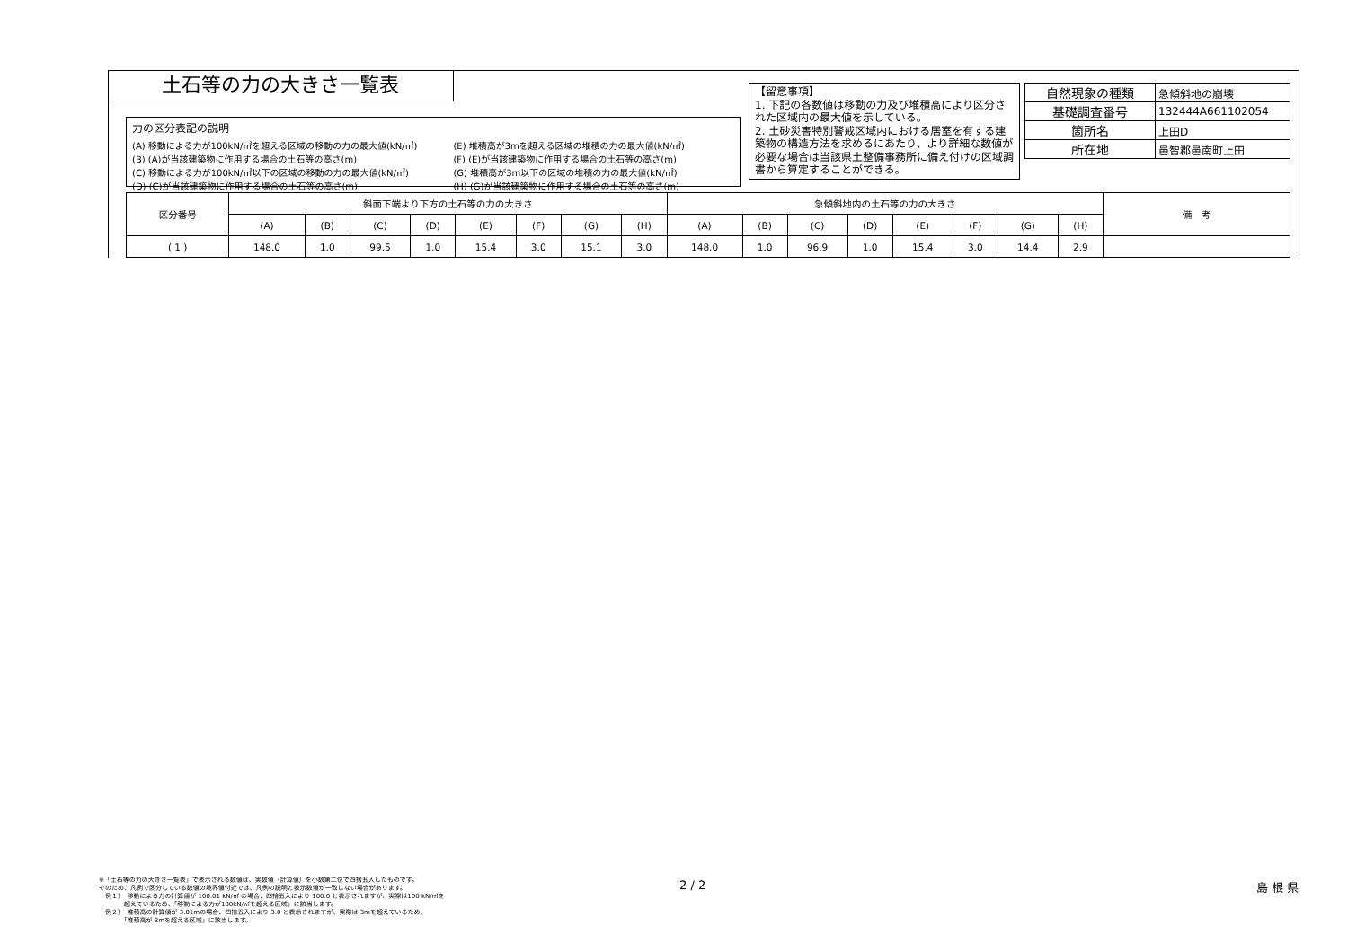土石等の力の大きさ一覧表
力の区分表記の説明
(A) 移動による力が100kN/㎡を超える区域の移動の力の最大値(kN/㎡)
(B) (A)が当該建築物に作用する場合の土石等の高さ(m)
(C) 移動による力が100kN/㎡以下の区域の移動の力の最大値(kN/㎡)
(D) (C)が当該建築物に作用する場合の土石等の高さ(m)
(E) 堆積高が3mを超える区域の堆積の力の最大値(kN/㎡)
(F) (E)が当該建築物に作用する場合の土石等の高さ(m)
(G) 堆積高が3m以下の区域の堆積の力の最大値(kN/㎡)
(H) (G)が当該建築物に作用する場合の土石等の高さ(m)
【留意事項】
1. 下記の各数値は移動の力及び堆積高により区分された区域内の最大値を示している。
2. 土砂災害特別警戒区域内における居室を有する建築物の構造方法を求めるにあたり、より詳細な数値が必要な場合は当該県土整備事務所に備え付けの区域調書から算定することができる。
| 自然現象の種類 | 急傾斜地の崩壊 |
| 基礎調査番号 | 132444A661102054 |
| 箇所名 | 上田D |
| 所在地 | 邑智郡邑南町上田 |
| 区分番号 | 斜面下端より下方の土石等の力の大きさ | | | | | | | | 急傾斜地内の土石等の力の大きさ | | | | | | | | 備 考 |
| --- | --- | --- | --- | --- | --- | --- | --- | --- | --- | --- | --- | --- | --- | --- | --- | --- | --- |
| | (A) | (B) | (C) | (D) | (E) | (F) | (G) | (H) | (A) | (B) | (C) | (D) | (E) | (F) | (G) | (H) | |
| ( 1 ) | 148.0 | 1.0 | 99.5 | 1.0 | 15.4 | 3.0 | 15.1 | 3.0 | 148.0 | 1.0 | 96.9 | 1.0 | 15.4 | 3.0 | 14.4 | 2.9 | |
※「土石等の力の大きさ一覧表」で表示される数値は、実数値（計算値）を小数第二位で四捨五入したものです。
そのため、凡例で区分している数値の境界値付近では、凡例の説明と表示数値が一致しない場合があります。
　例１）　移動による力の計算値が 100.01 kN/㎡ の場合、四捨五入により 100.0 と表示されますが、実際は100 kN/㎡を
　　　　超えているため、「移動による力が100kN/㎡を超える区域」に該当します。
　例２）　堆積高の計算値が 3.01mの場合、四捨五入により 3.0 と表示されますが、実際は 3mを超えているため、
　　　　「堆積高が 3mを超える区域」に該当します。
2 / 2 島 根 県